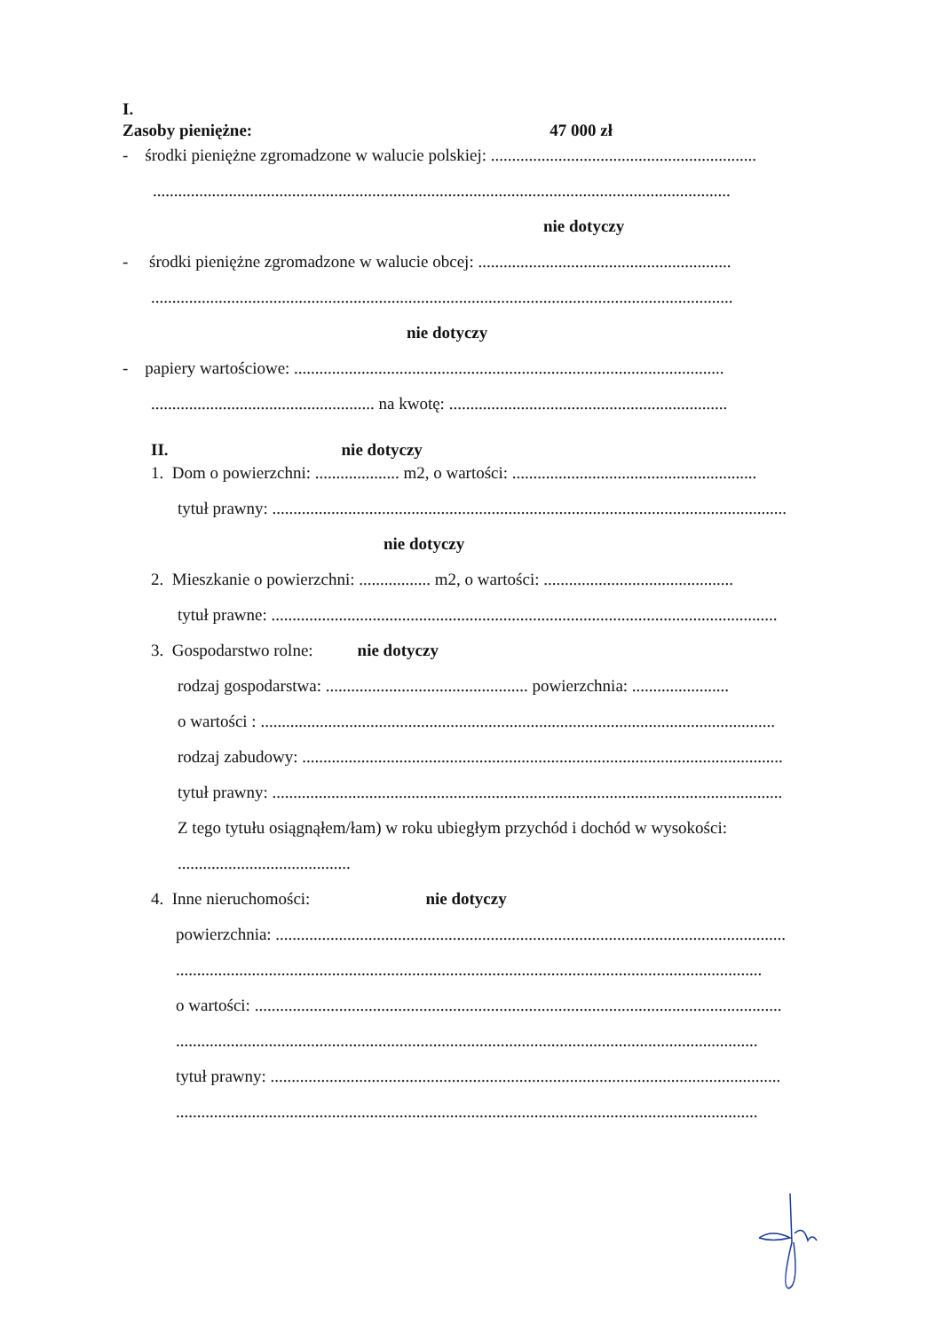I.
Zasoby pieniężne: 47 000 zł
- środki pieniężne zgromadzone w walucie polskiej: ...............................................................
.........................................................................................................................................
nie dotyczy
- środki pieniężne zgromadzone w walucie obcej: ............................................................
..........................................................................................................................................
nie dotyczy
- papiery wartościowe: ......................................................................................................
..................................................... na kwotę: ..................................................................
II. nie dotyczy
1. Dom o powierzchni: .................... m2, o wartości: ..........................................................
tytuł prawny: ..........................................................................................................................
nie dotyczy
2. Mieszkanie o powierzchni: ................. m2, o wartości: .............................................
tytuł prawne: ........................................................................................................................
3. Gospodarstwo rolne: nie dotyczy
rodzaj gospodarstwa: ................................................ powierzchnia: .......................
o wartości : ..........................................................................................................................
rodzaj zabudowy: ..................................................................................................................
tytuł prawny: .........................................................................................................................
Z tego tytułu osiągnąłem/łam) w roku ubiegłym przychód i dochód w wysokości:
.........................................
4. Inne nieruchomości: nie dotyczy
powierzchnia: .........................................................................................................................
...........................................................................................................................................
o wartości: .............................................................................................................................
..........................................................................................................................................
tytuł prawny: .........................................................................................................................
..........................................................................................................................................